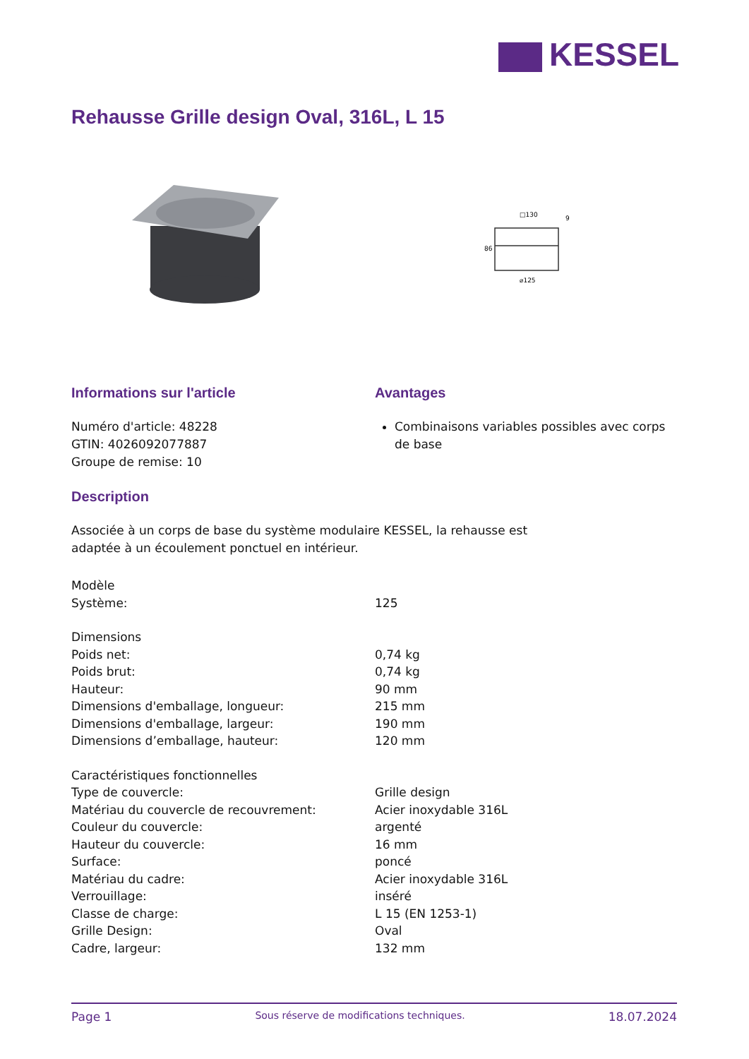KESSEL
Rehausse Grille design Oval, 316L, L 15
□130
⌀125
86
9
Informations sur l'article
Numéro d'article: 48228
GTIN: 4026092077887
Groupe de remise: 10
Avantages
Combinaisons variables possibles avec corps de base
Description
Associée à un corps de base du système modulaire KESSEL, la rehausse est
adaptée à un écoulement ponctuel en intérieur.
| Modèle | |
| Système: | 125 |
| Dimensions | |
| Poids net: | 0,74 kg |
| Poids brut: | 0,74 kg |
| Hauteur: | 90 mm |
| Dimensions d'emballage, longueur: | 215 mm |
| Dimensions d'emballage, largeur: | 190 mm |
| Dimensions d’emballage, hauteur: | 120 mm |
| Caractéristiques fonctionnelles | |
| Type de couvercle: | Grille design |
| Matériau du couvercle de recouvrement: | Acier inoxydable 316L |
| Couleur du couvercle: | argenté |
| Hauteur du couvercle: | 16 mm |
| Surface: | poncé |
| Matériau du cadre: | Acier inoxydable 316L |
| Verrouillage: | inséré |
| Classe de charge: | L 15 (EN 1253-1) |
| Grille Design: | Oval |
| Cadre, largeur: | 132 mm |
Page 1 Sous réserve de modifications techniques. 18.07.2024